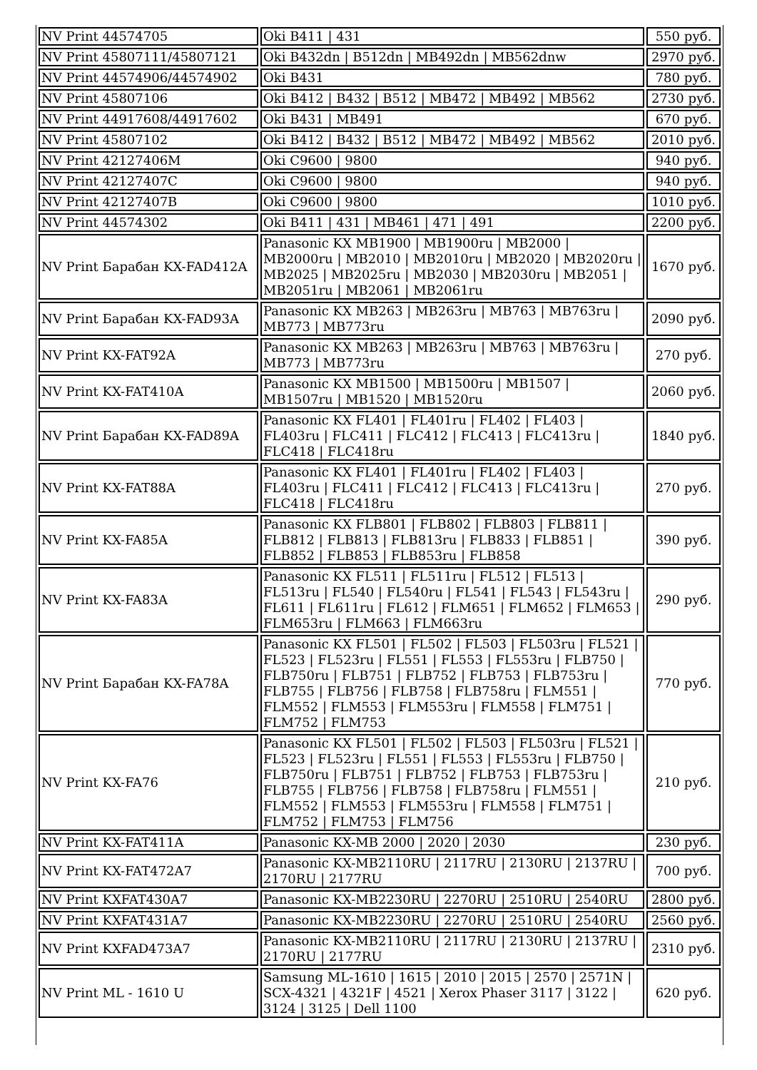| NV Print 44574705 | Oki B411 / 431 | 550 руб. |
| NV Print 45807111/45807121 | Oki B432dn / B512dn / MB492dn / MB562dnw | 2970 руб. |
| NV Print 44574906/44574902 | Oki B431 | 780 руб. |
| NV Print 45807106 | Oki B412 / B432 / B512 / MB472 / MB492 / MB562 | 2730 руб. |
| NV Print 44917608/44917602 | Oki B431 / MB491 | 670 руб. |
| NV Print 45807102 | Oki B412 / B432 / B512 / MB472 / MB492 / MB562 | 2010 руб. |
| NV Print 42127406M | Oki C9600 / 9800 | 940 руб. |
| NV Print 42127407C | Oki C9600 / 9800 | 940 руб. |
| NV Print 42127407B | Oki C9600 / 9800 | 1010 руб. |
| NV Print 44574302 | Oki B411 / 431 / MB461 / 471 / 491 | 2200 руб. |
| NV Print Барабан KX-FAD412A | Panasonic KX MB1900 / MB1900ru / MB2000 / MB2000ru / MB2010 / MB2010ru / MB2020 / MB2020ru / MB2025 / MB2025ru / MB2030 / MB2030ru / MB2051 / MB2051ru / MB2061 / MB2061ru | 1670 руб. |
| NV Print Барабан KX-FAD93A | Panasonic KX MB263 / MB263ru / MB763 / MB763ru / MB773 / MB773ru | 2090 руб. |
| NV Print KX-FAT92A | Panasonic KX MB263 / MB263ru / MB763 / MB763ru / MB773 / MB773ru | 270 руб. |
| NV Print KX-FAT410A | Panasonic KX MB1500 / MB1500ru / MB1507 / MB1507ru / MB1520 / MB1520ru | 2060 руб. |
| NV Print Барабан KX-FAD89A | Panasonic KX FL401 / FL401ru / FL402 / FL403 / FL403ru / FLC411 / FLC412 / FLC413 / FLC413ru / FLC418 / FLC418ru | 1840 руб. |
| NV Print KX-FAT88A | Panasonic KX FL401 / FL401ru / FL402 / FL403 / FL403ru / FLC411 / FLC412 / FLC413 / FLC413ru / FLC418 / FLC418ru | 270 руб. |
| NV Print KX-FA85A | Panasonic KX FLB801 / FLB802 / FLB803 / FLB811 / FLB812 / FLB813 / FLB813ru / FLB833 / FLB851 / FLB852 / FLB853 / FLB853ru / FLB858 | 390 руб. |
| NV Print KX-FA83A | Panasonic KX FL511 / FL511ru / FL512 / FL513 / FL513ru / FL540 / FL540ru / FL541 / FL543 / FL543ru / FL611 / FL611ru / FL612 / FLM651 / FLM652 / FLM653 / FLM653ru / FLM663 / FLM663ru | 290 руб. |
| NV Print Барабан KX-FA78A | Panasonic KX FL501 / FL502 / FL503 / FL503ru / FL521 / FL523 / FL523ru / FL551 / FL553 / FL553ru / FLB750 / FLB750ru / FLB751 / FLB752 / FLB753 / FLB753ru / FLB755 / FLB756 / FLB758 / FLB758ru / FLM551 / FLM552 / FLM553 / FLM553ru / FLM558 / FLM751 / FLM752 / FLM753 | 770 руб. |
| NV Print KX-FA76 | Panasonic KX FL501 / FL502 / FL503 / FL503ru / FL521 / FL523 / FL523ru / FL551 / FL553 / FL553ru / FLB750 / FLB750ru / FLB751 / FLB752 / FLB753 / FLB753ru / FLB755 / FLB756 / FLB758 / FLB758ru / FLM551 / FLM552 / FLM553 / FLM553ru / FLM558 / FLM751 / FLM752 / FLM753 / FLM756 | 210 руб. |
| NV Print KX-FAT411A | Panasonic KX-MB 2000 / 2020 / 2030 | 230 руб. |
| NV Print KX-FAT472A7 | Panasonic KX-MB2110RU / 2117RU / 2130RU / 2137RU / 2170RU / 2177RU | 700 руб. |
| NV Print KXFAT430A7 | Panasonic KX-MB2230RU / 2270RU / 2510RU / 2540RU | 2800 руб. |
| NV Print KXFAT431A7 | Panasonic KX-MB2230RU / 2270RU / 2510RU / 2540RU | 2560 руб. |
| NV Print KXFAD473A7 | Panasonic KX-MB2110RU / 2117RU / 2130RU / 2137RU / 2170RU / 2177RU | 2310 руб. |
| NV Print ML - 1610 U | Samsung ML-1610 / 1615 / 2010 / 2015 / 2570 / 2571N / SCX-4321 / 4321F / 4521 / Xerox Phaser 3117 / 3122 / 3124 / 3125 / Dell 1100 | 620 руб. |